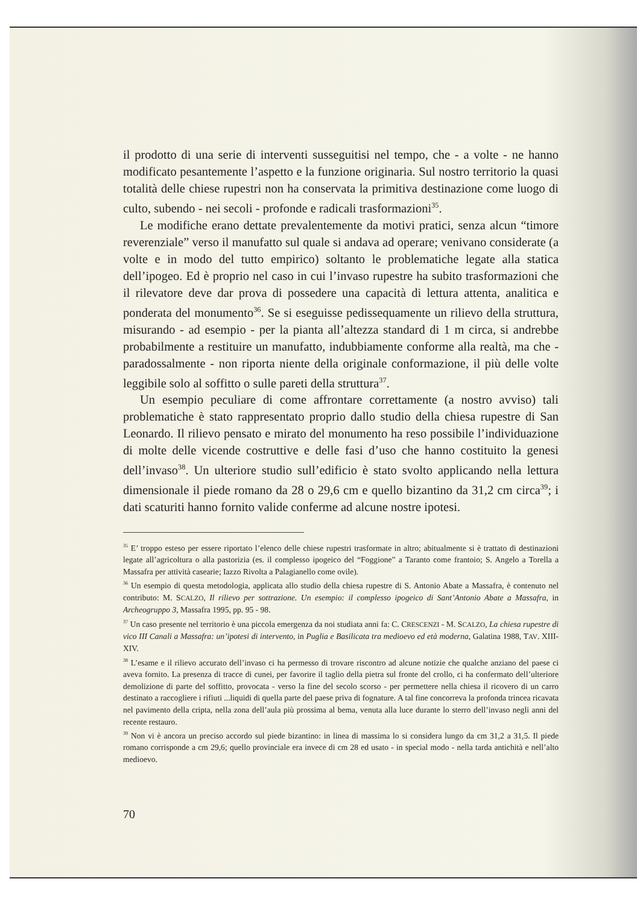il prodotto di una serie di interventi susseguitisi nel tempo, che - a volte - ne hanno modificato pesantemente l’aspetto e la funzione originaria. Sul nostro territorio la quasi totalità delle chiese rupestri non ha conservata la primitiva destinazione come luogo di culto, subendo - nei secoli - profonde e radicali trasformazioni<sup>35</sup>.
Le modifiche erano dettate prevalentemente da motivi pratici, senza alcun “timore reverenziale” verso il manufatto sul quale si andava ad operare; venivano considerate (a volte e in modo del tutto empirico) soltanto le problematiche legate alla statica dell’ipogeo. Ed è proprio nel caso in cui l’invaso rupestre ha subito trasformazioni che il rilevatore deve dar prova di possedere una capacità di lettura attenta, analitica e ponderata del monumento<sup>36</sup>. Se si eseguisse pedissequamente un rilievo della struttura, misurando - ad esempio - per la pianta all’altezza standard di 1 m circa, si andrebbe probabilmente a restituire un manufatto, indubbiamente conforme alla realtà, ma che - paradossalmente - non riporta niente della originale conformazione, il più delle volte leggibile solo al soffitto o sulle pareti della struttura<sup>37</sup>.
Un esempio peculiare di come affrontare correttamente (a nostro avviso) tali problematiche è stato rappresentato proprio dallo studio della chiesa rupestre di San Leonardo. Il rilievo pensato e mirato del monumento ha reso possibile l’individuazione di molte delle vicende costruttive e delle fasi d’uso che hanno costituito la genesi dell’invaso<sup>38</sup>. Un ulteriore studio sull’edificio è stato svolto applicando nella lettura dimensionale il piede romano da 28 o 29,6 cm e quello bizantino da 31,2 cm circa<sup>39</sup>; i dati scaturiti hanno fornito valide conferme ad alcune nostre ipotesi.
<sup>35</sup> E’ troppo esteso per essere riportato l’elenco delle chiese rupestri trasformate in altro; abitualmente si è trattato di destinazioni legate all’agricoltura o alla pastorizia (es. il complesso ipogeico del “Foggione” a Taranto come frantoio; S. Angelo a Torella a Massafra per attività casearie; Iazzo Rivolta a Palagianello come ovile).
<sup>36</sup> Un esempio di questa metodologia, applicata allo studio della chiesa rupestre di S. Antonio Abate a Massafra, è contenuto nel contributo: M. SCALZO, Il rilievo per sottrazione. Un esempio: il complesso ipogeico di Sant’Antonio Abate a Massafra, in Archeogruppo 3, Massafra 1995, pp. 95 - 98.
<sup>37</sup> Un caso presente nel territorio è una piccola emergenza da noi studiata anni fa: C. CRESCENZI - M. SCALZO, La chiesa rupestre di vico III Canali a Massafra: un’ipotesi di intervento, in Puglia e Basilicata tra medioevo ed età moderna, Galatina 1988, TAV. XIII-XIV.
<sup>38</sup> L’esame e il rilievo accurato dell’invaso ci ha permesso di trovare riscontro ad alcune notizie che qualche anziano del paese ci aveva fornito. La presenza di tracce di cunei, per favorire il taglio della pietra sul fronte del crollo, ci ha confermato dell’ulteriore demolizione di parte del soffitto, provocata - verso la fine del secolo scorso - per permettere nella chiesa il ricovero di un carro destinato a raccogliere i rifiuti ...liquidi di quella parte del paese priva di fognature. A tal fine concorreva la profonda trincea ricavata nel pavimento della cripta, nella zona dell’aula più prossima al bema, venuta alla luce durante lo sterro dell’invaso negli anni del recente restauro.
<sup>39</sup> Non vi è ancora un preciso accordo sul piede bizantino: in linea di massima lo si considera lungo da cm 31,2 a 31,5. Il piede romano corrisponde a cm 29,6; quello provinciale era invece di cm 28 ed usato - in special modo - nella tarda antichità e nell’alto medioevo.
70